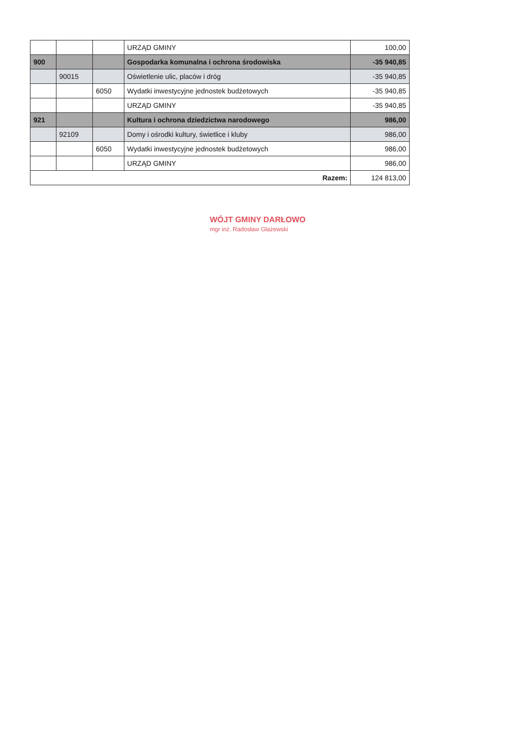| | | | URZĄD GMINY | 100,00 |
| 900 | | | Gospodarka komunalna i ochrona środowiska | -35 940,85 |
| | 90015 | | Oświetlenie ulic, placów i dróg | -35 940,85 |
| | | 6050 | Wydatki inwestycyjne jednostek budżetowych | -35 940,85 |
| | | | URZĄD GMINY | -35 940,85 |
| 921 | | | Kultura i ochrona dziedzictwa narodowego | 986,00 |
| | 92109 | | Domy i ośrodki kultury, świetlice i kluby | 986,00 |
| | | 6050 | Wydatki inwestycyjne jednostek budżetowych | 986,00 |
| | | | URZĄD GMINY | 986,00 |
| Razem: | | | | 124 813,00 |
WÓJT GMINY DARŁOWO
mgr inż. Radosław Głażewski